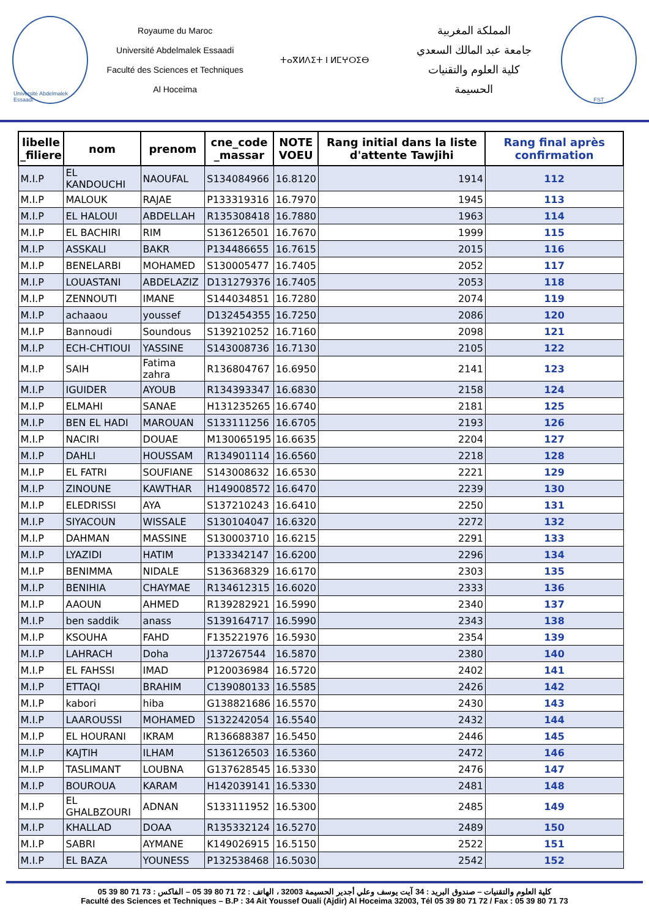Université Abdelmalek Essaadi
Royaume du Maroc
Université Abdelmalek Essaadi
Faculté des Sciences et Techniques
Al Hoceima
ⵜⴰⴳⵍⴷⵉⵜ ⵏ ⵍⵎⵖⵔⵉⴱ
المملكة المغربية
جامعة عبد المالك السعدي
كلية العلوم والتقنيات
الحسيمة
FST
| libelle _filiere | nom | prenom | cne_code _massar | NOTE VOEU | Rang initial dans la liste d'attente Tawjihi | Rang final après confirmation |
| --- | --- | --- | --- | --- | --- | --- |
| M.I.P | EL KANDOUCHI | NAOUFAL | S134084966 | 16.8120 | 1914 | 112 |
| M.I.P | MALOUK | RAJAE | P133319316 | 16.7970 | 1945 | 113 |
| M.I.P | EL HALOUI | ABDELLAH | R135308418 | 16.7880 | 1963 | 114 |
| M.I.P | EL BACHIRI | RIM | S136126501 | 16.7670 | 1999 | 115 |
| M.I.P | ASSKALI | BAKR | P134486655 | 16.7615 | 2015 | 116 |
| M.I.P | BENELARBI | MOHAMED | S130005477 | 16.7405 | 2052 | 117 |
| M.I.P | LOUASTANI | ABDELAZIZ | D131279376 | 16.7405 | 2053 | 118 |
| M.I.P | ZENNOUTI | IMANE | S144034851 | 16.7280 | 2074 | 119 |
| M.I.P | achaaou | youssef | D132454355 | 16.7250 | 2086 | 120 |
| M.I.P | Bannoudi | Soundous | S139210252 | 16.7160 | 2098 | 121 |
| M.I.P | ECH-CHTIOUI | YASSINE | S143008736 | 16.7130 | 2105 | 122 |
| M.I.P | SAIH | Fatima zahra | R136804767 | 16.6950 | 2141 | 123 |
| M.I.P | IGUIDER | AYOUB | R134393347 | 16.6830 | 2158 | 124 |
| M.I.P | ELMAHI | SANAE | H131235265 | 16.6740 | 2181 | 125 |
| M.I.P | BEN EL HADI | MAROUAN | S133111256 | 16.6705 | 2193 | 126 |
| M.I.P | NACIRI | DOUAE | M130065195 | 16.6635 | 2204 | 127 |
| M.I.P | DAHLI | HOUSSAM | R134901114 | 16.6560 | 2218 | 128 |
| M.I.P | EL FATRI | SOUFIANE | S143008632 | 16.6530 | 2221 | 129 |
| M.I.P | ZINOUNE | KAWTHAR | H149008572 | 16.6470 | 2239 | 130 |
| M.I.P | ELEDRISSI | AYA | S137210243 | 16.6410 | 2250 | 131 |
| M.I.P | SIYACOUN | WISSALE | S130104047 | 16.6320 | 2272 | 132 |
| M.I.P | DAHMAN | MASSINE | S130003710 | 16.6215 | 2291 | 133 |
| M.I.P | LYAZIDI | HATIM | P133342147 | 16.6200 | 2296 | 134 |
| M.I.P | BENIMMA | NIDALE | S136368329 | 16.6170 | 2303 | 135 |
| M.I.P | BENIHIA | CHAYMAE | R134612315 | 16.6020 | 2333 | 136 |
| M.I.P | AAOUN | AHMED | R139282921 | 16.5990 | 2340 | 137 |
| M.I.P | ben saddik | anass | S139164717 | 16.5990 | 2343 | 138 |
| M.I.P | KSOUHA | FAHD | F135221976 | 16.5930 | 2354 | 139 |
| M.I.P | LAHRACH | Doha | J137267544 | 16.5870 | 2380 | 140 |
| M.I.P | EL FAHSSI | IMAD | P120036984 | 16.5720 | 2402 | 141 |
| M.I.P | ETTAQI | BRAHIM | C139080133 | 16.5585 | 2426 | 142 |
| M.I.P | kabori | hiba | G138821686 | 16.5570 | 2430 | 143 |
| M.I.P | LAAROUSSI | MOHAMED | S132242054 | 16.5540 | 2432 | 144 |
| M.I.P | EL HOURANI | IKRAM | R136688387 | 16.5450 | 2446 | 145 |
| M.I.P | KAJTIH | ILHAM | S136126503 | 16.5360 | 2472 | 146 |
| M.I.P | TASLIMANT | LOUBNA | G137628545 | 16.5330 | 2476 | 147 |
| M.I.P | BOUROUA | KARAM | H142039141 | 16.5330 | 2481 | 148 |
| M.I.P | EL GHALBZOURI | ADNAN | S133111952 | 16.5300 | 2485 | 149 |
| M.I.P | KHALLAD | DOAA | R135332124 | 16.5270 | 2489 | 150 |
| M.I.P | SABRI | AYMANE | K149026915 | 16.5150 | 2522 | 151 |
| M.I.P | EL BAZA | YOUNESS | P132538468 | 16.5030 | 2542 | 152 |
كلية العلوم والتقنيات – صندوق البريد : 34 آيت يوسف وعلي أجدير الحسيمة 32003 ، الهاتف : 72 71 80 39 05 – الفاكس : 73 71 80 39 05
Faculté des Sciences et Techniques – B.P : 34 Ait Youssef Ouali (Ajdir) Al Hoceima 32003, Tél 05 39 80 71 72 / Fax : 05 39 80 71 73